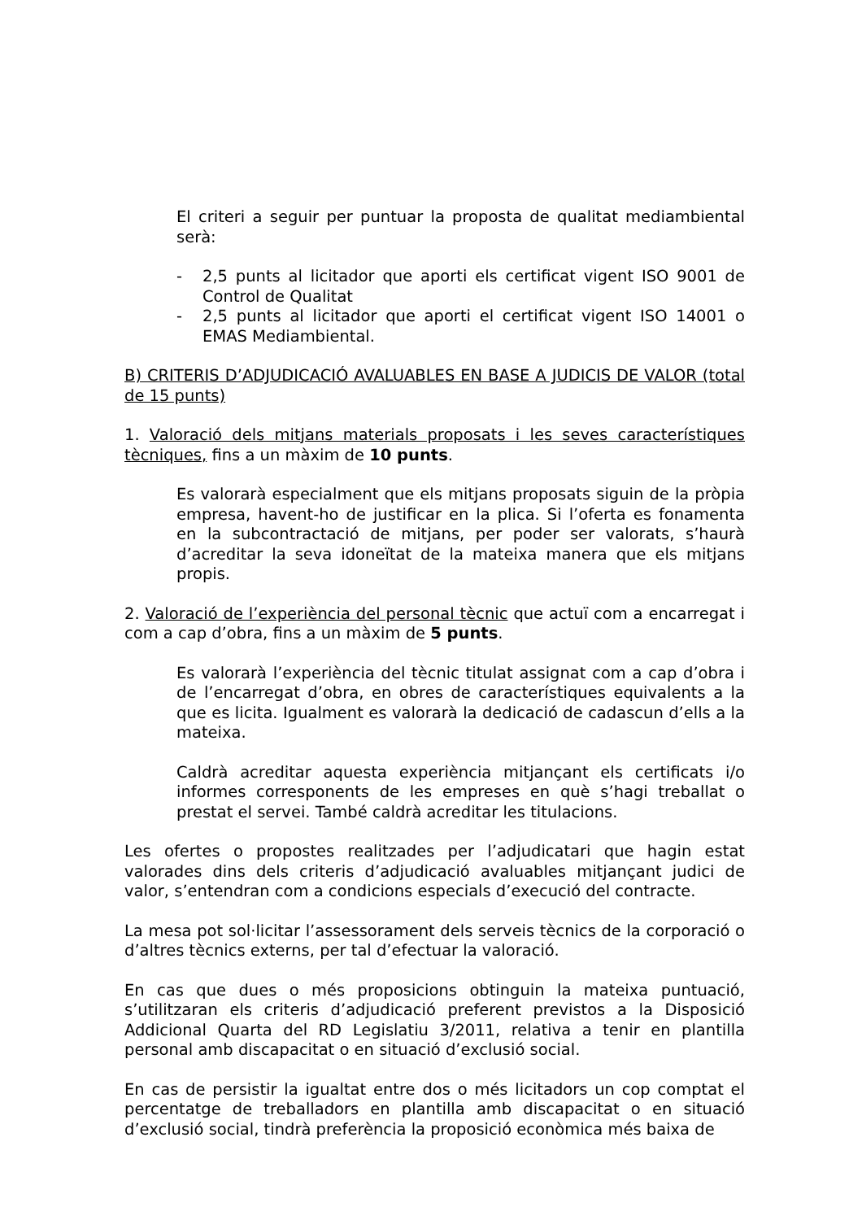El criteri a seguir per puntuar la proposta de qualitat mediambiental serà:
- 2,5 punts al licitador que aporti els certificat vigent ISO 9001 de Control de Qualitat
- 2,5 punts al licitador que aporti el certificat vigent ISO 14001 o EMAS Mediambiental.
B) CRITERIS D’ADJUDICACIÓ AVALUABLES EN BASE A JUDICIS DE VALOR (total de 15 punts)
1. Valoració dels mitjans materials proposats i les seves característiques tècniques, fins a un màxim de 10 punts.
Es valorarà especialment que els mitjans proposats siguin de la pròpia empresa, havent-ho de justificar en la plica. Si l’oferta es fonamenta en la subcontractació de mitjans, per poder ser valorats, s’haurà d’acreditar la seva idoneïtat de la mateixa manera que els mitjans propis.
2. Valoració de l’experiència del personal tècnic que actuï com a encarregat i com a cap d’obra, fins a un màxim de 5 punts.
Es valorarà l’experiència del tècnic titulat assignat com a cap d’obra i de l’encarregat d’obra, en obres de característiques equivalents a la que es licita. Igualment es valorarà la dedicació de cadascun d’ells a la mateixa.
Caldrà acreditar aquesta experiència mitjançant els certificats i/o informes corresponents de les empreses en què s’hagi treballat o prestat el servei. També caldrà acreditar les titulacions.
Les ofertes o propostes realitzades per l’adjudicatari que hagin estat valorades dins dels criteris d’adjudicació avaluables mitjançant judici de valor, s’entendran com a condicions especials d’execució del contracte.
La mesa pot sol·licitar l’assessorament dels serveis tècnics de la corporació o d’altres tècnics externs, per tal d’efectuar la valoració.
En cas que dues o més proposicions obtinguin la mateixa puntuació, s’utilitzaran els criteris d’adjudicació preferent previstos a la Disposició Addicional Quarta del RD Legislatiu 3/2011, relativa a tenir en plantilla personal amb discapacitat o en situació d’exclusió social.
En cas de persistir la igualtat entre dos o més licitadors un cop comptat el percentatge de treballadors en plantilla amb discapacitat o en situació d’exclusió social, tindrà preferència la proposició econòmica més baixa de